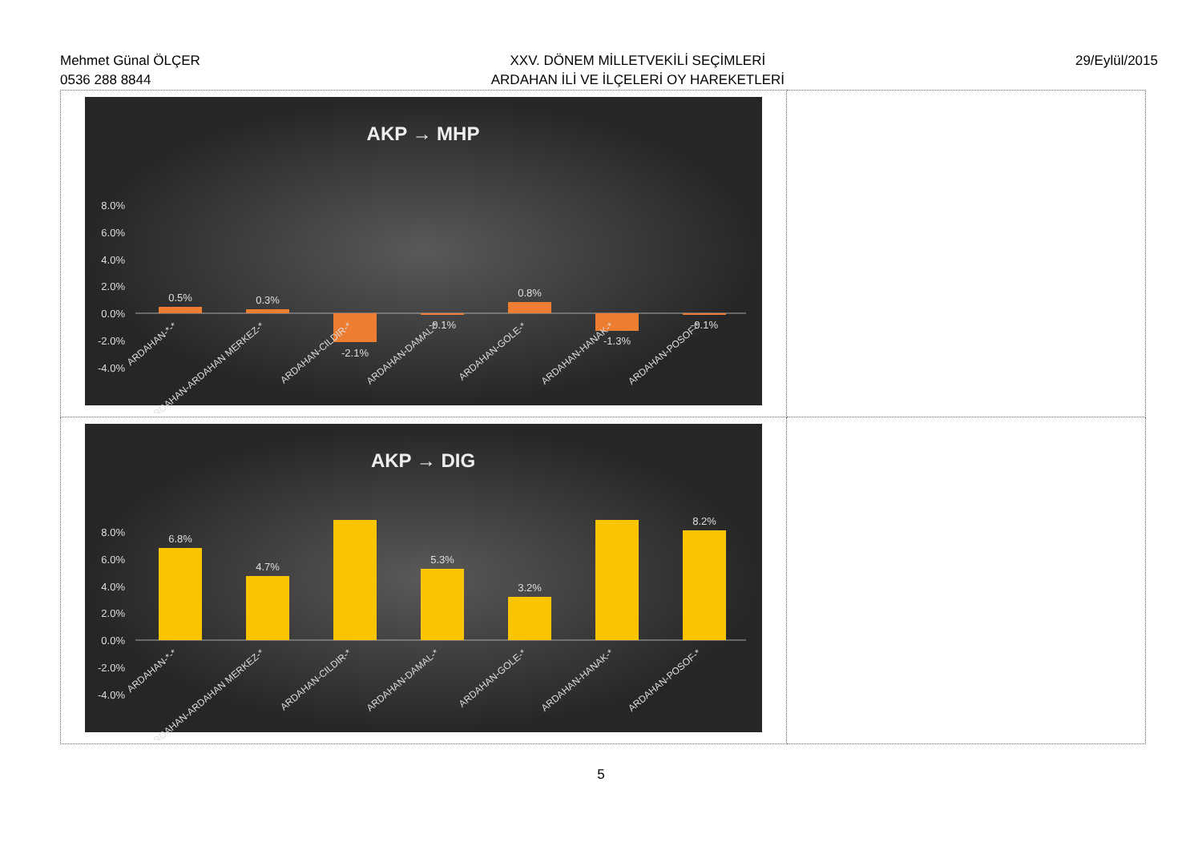Mehmet Günal ÖLÇER
0536 288 8844
XXV. DÖNEM MİLLETVEKİLİ SEÇİMLERİ
ARDAHAN İLİ VE İLÇELERİ OY HAREKETLERİ
29/Eylül/2015
| AKP → MHP 8.0% 6.0% 4.0% 2.0% 0.0% -2.0% -4.0% 0.5% 0.3% -2.1% -0.1% 0.8% -1.3% -0.1% ARDAHAN-*-* ARDAHAN-ARDAHAN MERKEZ-* ARDAHAN-CILDIR-* ARDAHAN-DAMAL-* ARDAHAN-GOLE-* ARDAHAN-HANAK-* ARDAHAN-POSOF-* | |
| AKP → DIG 8.0% 6.0% 4.0% 2.0% 0.0% -2.0% -4.0% 6.8% 4.7% 5.3% 3.2% 8.2% ARDAHAN-*-* ARDAHAN-ARDAHAN MERKEZ-* ARDAHAN-CILDIR-* ARDAHAN-DAMAL-* ARDAHAN-GOLE-* ARDAHAN-HANAK-* ARDAHAN-POSOF-* | |
5